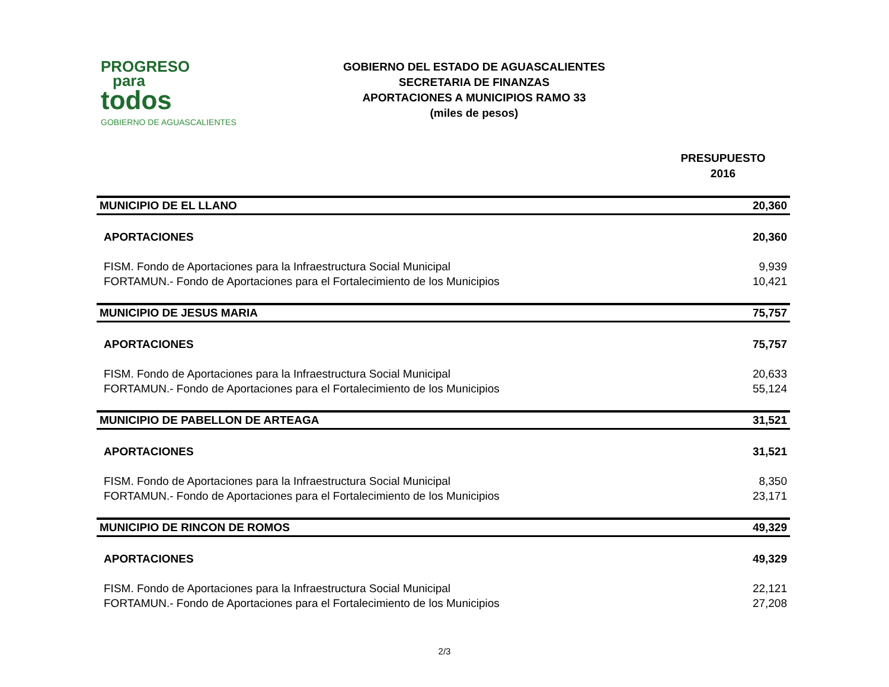PROGRESO
para
todos
GOBIERNO DE AGUASCALIENTES
GOBIERNO DEL ESTADO DE AGUASCALIENTES
SECRETARIA DE FINANZAS
APORTACIONES A MUNICIPIOS RAMO 33
(miles de pesos)
PRESUPUESTO
2016
| MUNICIPIO DE EL LLANO | 20,360 |
| APORTACIONES | 20,360 |
| FISM. Fondo de Aportaciones para la Infraestructura Social Municipal | 9,939 |
| FORTAMUN.- Fondo de Aportaciones para el Fortalecimiento de los Municipios | 10,421 |
| MUNICIPIO DE JESUS MARIA | 75,757 |
| APORTACIONES | 75,757 |
| FISM. Fondo de Aportaciones para la Infraestructura Social Municipal | 20,633 |
| FORTAMUN.- Fondo de Aportaciones para el Fortalecimiento de los Municipios | 55,124 |
| MUNICIPIO DE PABELLON DE ARTEAGA | 31,521 |
| APORTACIONES | 31,521 |
| FISM. Fondo de Aportaciones para la Infraestructura Social Municipal | 8,350 |
| FORTAMUN.- Fondo de Aportaciones para el Fortalecimiento de los Municipios | 23,171 |
| MUNICIPIO DE RINCON DE ROMOS | 49,329 |
| APORTACIONES | 49,329 |
| FISM. Fondo de Aportaciones para la Infraestructura Social Municipal | 22,121 |
| FORTAMUN.- Fondo de Aportaciones para el Fortalecimiento de los Municipios | 27,208 |
2/3